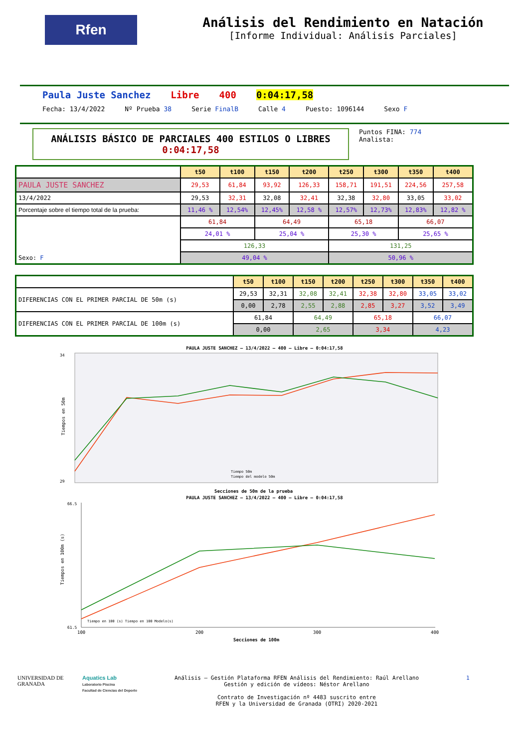Rfen
Análisis del Rendimiento en Natación
[Informe Individual: Análisis Parciales]
Paula Juste Sanchez Libre 400 0:04:17,58
Fecha: 13/4/2022 Nº Prueba 38 Serie FinalB Calle 4 Puesto: 1096144 Sexo F
ANÁLISIS BÁSICO DE PARCIALES 400 ESTILOS O LIBRES
0:04:17,58
Puntos FINA: 774
Analista:
| | t50 | t100 | t150 | t200 | t250 | t300 | t350 | t400 |
| PAULA JUSTE SANCHEZ | 29,53 | 61,84 | 93,92 | 126,33 | 158,71 | 191,51 | 224,56 | 257,58 |
| 13/4/2022 | 29,53 | 32,31 | 32,08 | 32,41 | 32,38 | 32,80 | 33,05 | 33,02 |
| Porcentaje sobre el tiempo total de la prueba: | 11,46 % | 12,54% | 12,45% | 12,58 % | 12,57% | 12,73% | 12,83% | 12,82 % |
| Sexo: F | 61,84 | | 64,49 | | 65,18 | | 66,07 | |
| | 24,01 % | | 25,04 % | | 25,30 % | | 25,65 % | |
| | 126,33 | | | | 131,25 | | | |
| | 49,04 % | | | | 50,96 % | | | |
| | t50 | t100 | t150 | t200 | t250 | t300 | t350 | t400 |
| DIFERENCIAS CON EL PRIMER PARCIAL DE 50m (s) | 29,53 | 32,31 | 32,08 | 32,41 | 32,38 | 32,80 | 33,05 | 33,02 |
| | 0,00 | 2,78 | 2,55 | 2,88 | 2,85 | 3,27 | 3,52 | 3,49 |
| DIFERENCIAS CON EL PRIMER PARCIAL DE 100m (s) | 61,84 | | 64,49 | | 65,18 | | 66,07 | |
| | 0,00 | | 2,65 | | 3,34 | | 4,23 | |
PAULA JUSTE SANCHEZ – 13/4/2022 – 400 – Libre – 0:04:17,58
34
29
Tiempos en 50m
Tiempo 50m
Tiempo del modelo 50m
Secciones de 50m de la prueba
PAULA JUSTE SANCHEZ – 13/4/2022 – 400 – Libre – 0:04:17,58
66.5
61.5
Tiempos en 100m (s)
Tiempo en 100 (s) Tiempo en 100 Modelo(s)
100
200
300
400
Secciones de 100m
UNIVERSIDAD DE GRANADA
Aquatics Lab
Laboratorio Piscina
Facultad de Ciencias del Deporte
Análisis – Gestión Plataforma RFEN Análisis del Rendimiento: Raúl Arellano
Gestión y edición de vídeos: Néstor Arellano
Contrato de Investigación nº 4483 suscrito entre
RFEN y la Universidad de Granada (OTRI) 2020-2021
1